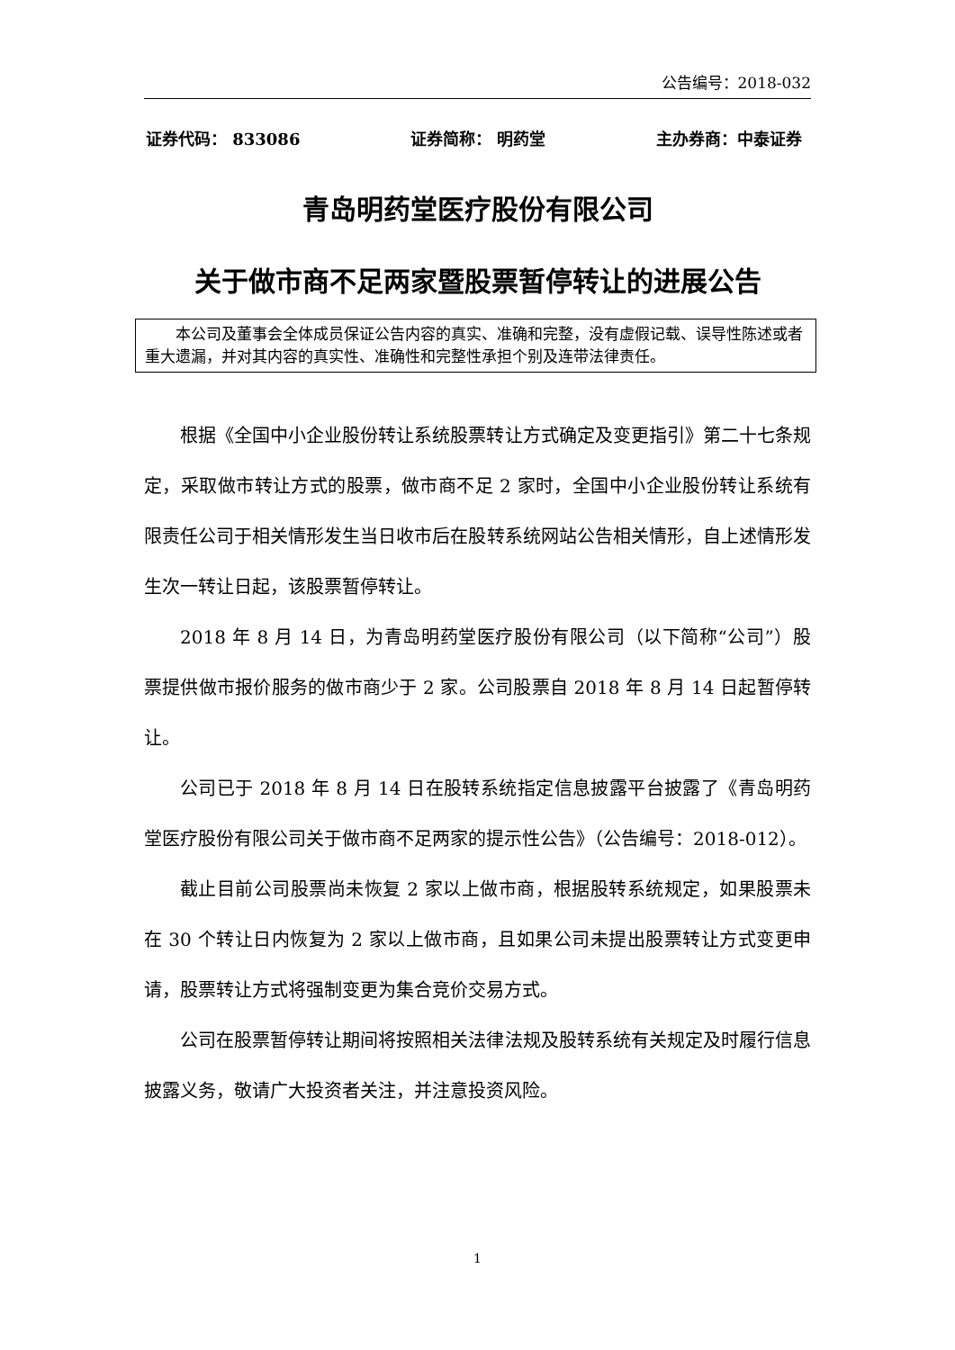公告编号：2018-032
证券代码： 833086 证券简称： 明药堂 主办券商：中泰证券
青岛明药堂医疗股份有限公司
关于做市商不足两家暨股票暂停转让的进展公告
本公司及董事会全体成员保证公告内容的真实、准确和完整，没有虚假记载、误导性陈述或者重大遗漏，并对其内容的真实性、准确性和完整性承担个别及连带法律责任。
根据《全国中小企业股份转让系统股票转让方式确定及变更指引》第二十七条规定，采取做市转让方式的股票，做市商不足 2 家时，全国中小企业股份转让系统有限责任公司于相关情形发生当日收市后在股转系统网站公告相关情形，自上述情形发生次一转让日起，该股票暂停转让。
2018 年 8 月 14 日，为青岛明药堂医疗股份有限公司（以下简称“公司”）股票提供做市报价服务的做市商少于 2 家。公司股票自 2018 年 8 月 14 日起暂停转让。
公司已于 2018 年 8 月 14 日在股转系统指定信息披露平台披露了《青岛明药堂医疗股份有限公司关于做市商不足两家的提示性公告》（公告编号：2018-012）。
截止目前公司股票尚未恢复 2 家以上做市商，根据股转系统规定，如果股票未在 30 个转让日内恢复为 2 家以上做市商，且如果公司未提出股票转让方式变更申请，股票转让方式将强制变更为集合竞价交易方式。
公司在股票暂停转让期间将按照相关法律法规及股转系统有关规定及时履行信息披露义务，敬请广大投资者关注，并注意投资风险。
1